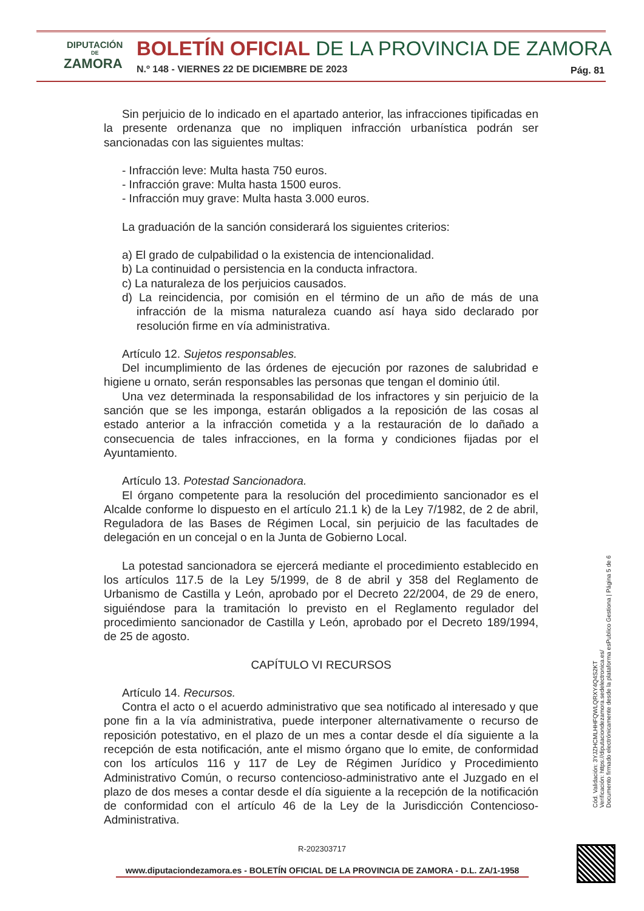DIPUTACIÓN
DE
ZAMORA
BOLETÍN OFICIAL DE LA PROVINCIA DE ZAMORA
N.º 148 - VIERNES 22 DE DICIEMBRE DE 2023
Pág. 81
Sin perjuicio de lo indicado en el apartado anterior, las infracciones tipificadas en la presente ordenanza que no impliquen infracción urbanística podrán ser sancionadas con las siguientes multas:
- Infracción leve: Multa hasta 750 euros.
- Infracción grave: Multa hasta 1500 euros.
- Infracción muy grave: Multa hasta 3.000 euros.
La graduación de la sanción considerará los siguientes criterios:
a) El grado de culpabilidad o la existencia de intencionalidad.
b) La continuidad o persistencia en la conducta infractora.
c) La naturaleza de los perjuicios causados.
d) La reincidencia, por comisión en el término de un año de más de una infracción de la misma naturaleza cuando así haya sido declarado por resolución firme en vía administrativa.
Artículo 12. Sujetos responsables.
Del incumplimiento de las órdenes de ejecución por razones de salubridad e higiene u ornato, serán responsables las personas que tengan el dominio útil.
Una vez determinada la responsabilidad de los infractores y sin perjuicio de la sanción que se les imponga, estarán obligados a la reposición de las cosas al estado anterior a la infracción cometida y a la restauración de lo dañado a consecuencia de tales infracciones, en la forma y condiciones fijadas por el Ayuntamiento.
Artículo 13. Potestad Sancionadora.
El órgano competente para la resolución del procedimiento sancionador es el Alcalde conforme lo dispuesto en el artículo 21.1 k) de la Ley 7/1982, de 2 de abril, Reguladora de las Bases de Régimen Local, sin perjuicio de las facultades de delegación en un concejal o en la Junta de Gobierno Local.
La potestad sancionadora se ejercerá mediante el procedimiento establecido en los artículos 117.5 de la Ley 5/1999, de 8 de abril y 358 del Reglamento de Urbanismo de Castilla y León, aprobado por el Decreto 22/2004, de 29 de enero, siguiéndose para la tramitación lo previsto en el Reglamento regulador del procedimiento sancionador de Castilla y León, aprobado por el Decreto 189/1994, de 25 de agosto.
CAPÍTULO VI RECURSOS
Artículo 14. Recursos.
Contra el acto o el acuerdo administrativo que sea notificado al interesado y que pone fin a la vía administrativa, puede interponer alternativamente o recurso de reposición potestativo, en el plazo de un mes a contar desde el día siguiente a la recepción de esta notificación, ante el mismo órgano que lo emite, de conformidad con los artículos 116 y 117 de Ley de Régimen Jurídico y Procedimiento Administrativo Común, o recurso contencioso-administrativo ante el Juzgado en el plazo de dos meses a contar desde el día siguiente a la recepción de la notificación de conformidad con el artículo 46 de la Ley de la Jurisdicción Contencioso-Administrativa.
R-202303717
www.diputaciondezamora.es - BOLETÍN OFICIAL DE LA PROVINCIA DE ZAMORA - D.L. ZA/1-1958
Cód. Validación: 3YJZHCMLHHFQWLQRXY4Q4S2KT
Verificación: https://diputaciondezamora.sedelectronica.es/
Documento firmado electrónicamente desde la plataforma esPublico Gestiona | Página 5 de 6